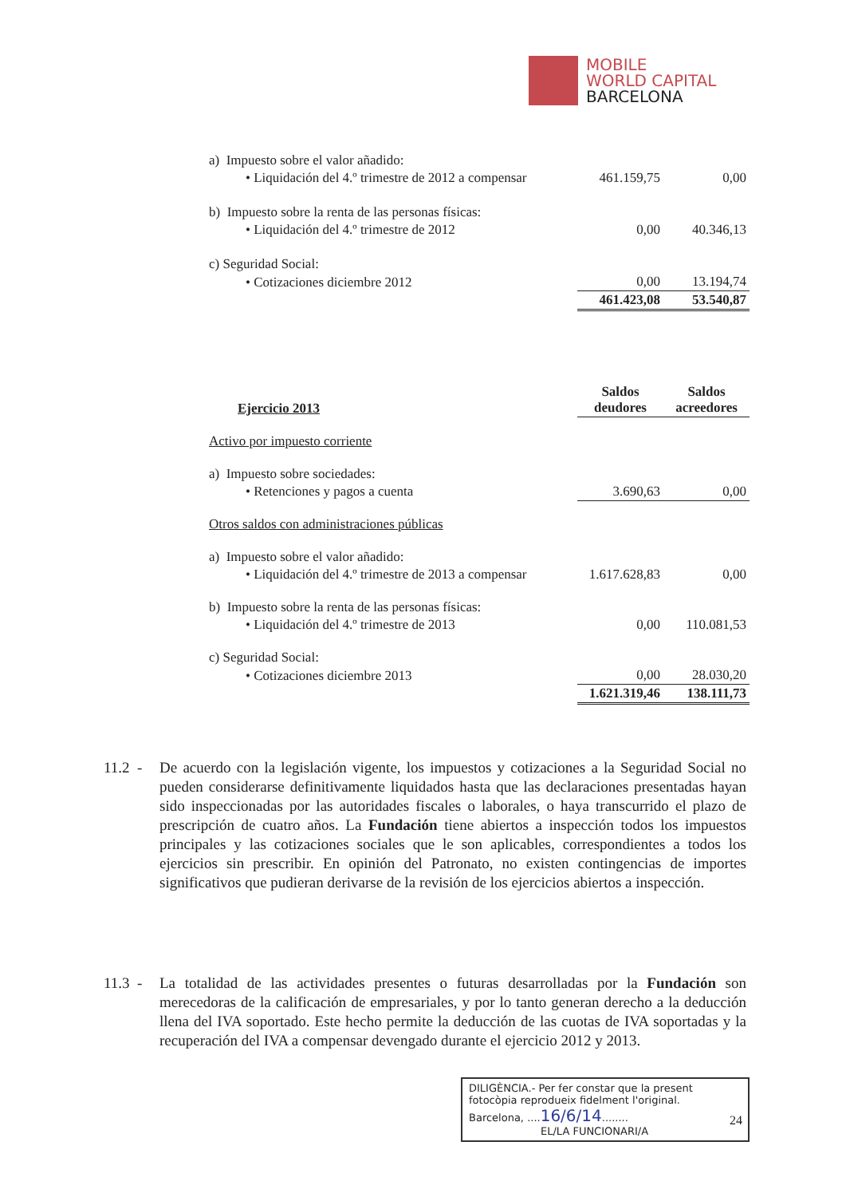MOBILE
WORLD CAPITAL
BARCELONA
| a) Impuesto sobre el valor añadido: | | |
| • Liquidación del 4.º trimestre de 2012 a compensar | 461.159,75 | 0,00 |
| b) Impuesto sobre la renta de las personas físicas: | | |
| • Liquidación del 4.º trimestre de 2012 | 0,00 | 40.346,13 |
| c) Seguridad Social: | | |
| • Cotizaciones diciembre 2012 | 0,00 | 13.194,74 |
| | 461.423,08 | 53.540,87 |
| Ejercicio 2013 | Saldos deudores | Saldos acreedores |
| Activo por impuesto corriente | | |
| a) Impuesto sobre sociedades: | | |
| • Retenciones y pagos a cuenta | 3.690,63 | 0,00 |
| Otros saldos con administraciones públicas | | |
| a) Impuesto sobre el valor añadido: | | |
| • Liquidación del 4.º trimestre de 2013 a compensar | 1.617.628,83 | 0,00 |
| b) Impuesto sobre la renta de las personas físicas: | | |
| • Liquidación del 4.º trimestre de 2013 | 0,00 | 110.081,53 |
| c) Seguridad Social: | | |
| • Cotizaciones diciembre 2013 | 0,00 | 28.030,20 |
| | 1.621.319,46 | 138.111,73 |
11.2 -
De acuerdo con la legislación vigente, los impuestos y cotizaciones a la Seguridad Social no pueden considerarse definitivamente liquidados hasta que las declaraciones presentadas hayan sido inspeccionadas por las autoridades fiscales o laborales, o haya transcurrido el plazo de prescripción de cuatro años. La Fundación tiene abiertos a inspección todos los impuestos principales y las cotizaciones sociales que le son aplicables, correspondientes a todos los ejercicios sin prescribir. En opinión del Patronato, no existen contingencias de importes significativos que pudieran derivarse de la revisión de los ejercicios abiertos a inspección.
11.3 -
La totalidad de las actividades presentes o futuras desarrolladas por la Fundación son merecedoras de la calificación de empresariales, y por lo tanto generan derecho a la deducción llena del IVA soportado. Este hecho permite la deducción de las cuotas de IVA soportadas y la recuperación del IVA a compensar devengado durante el ejercicio 2012 y 2013.
DILIGÈNCIA.- Per fer constar que la present fotocòpia reprodueix fidelment l'original.
Barcelona, ....16/6/14........
EL/LA FUNCIONARI/A
24